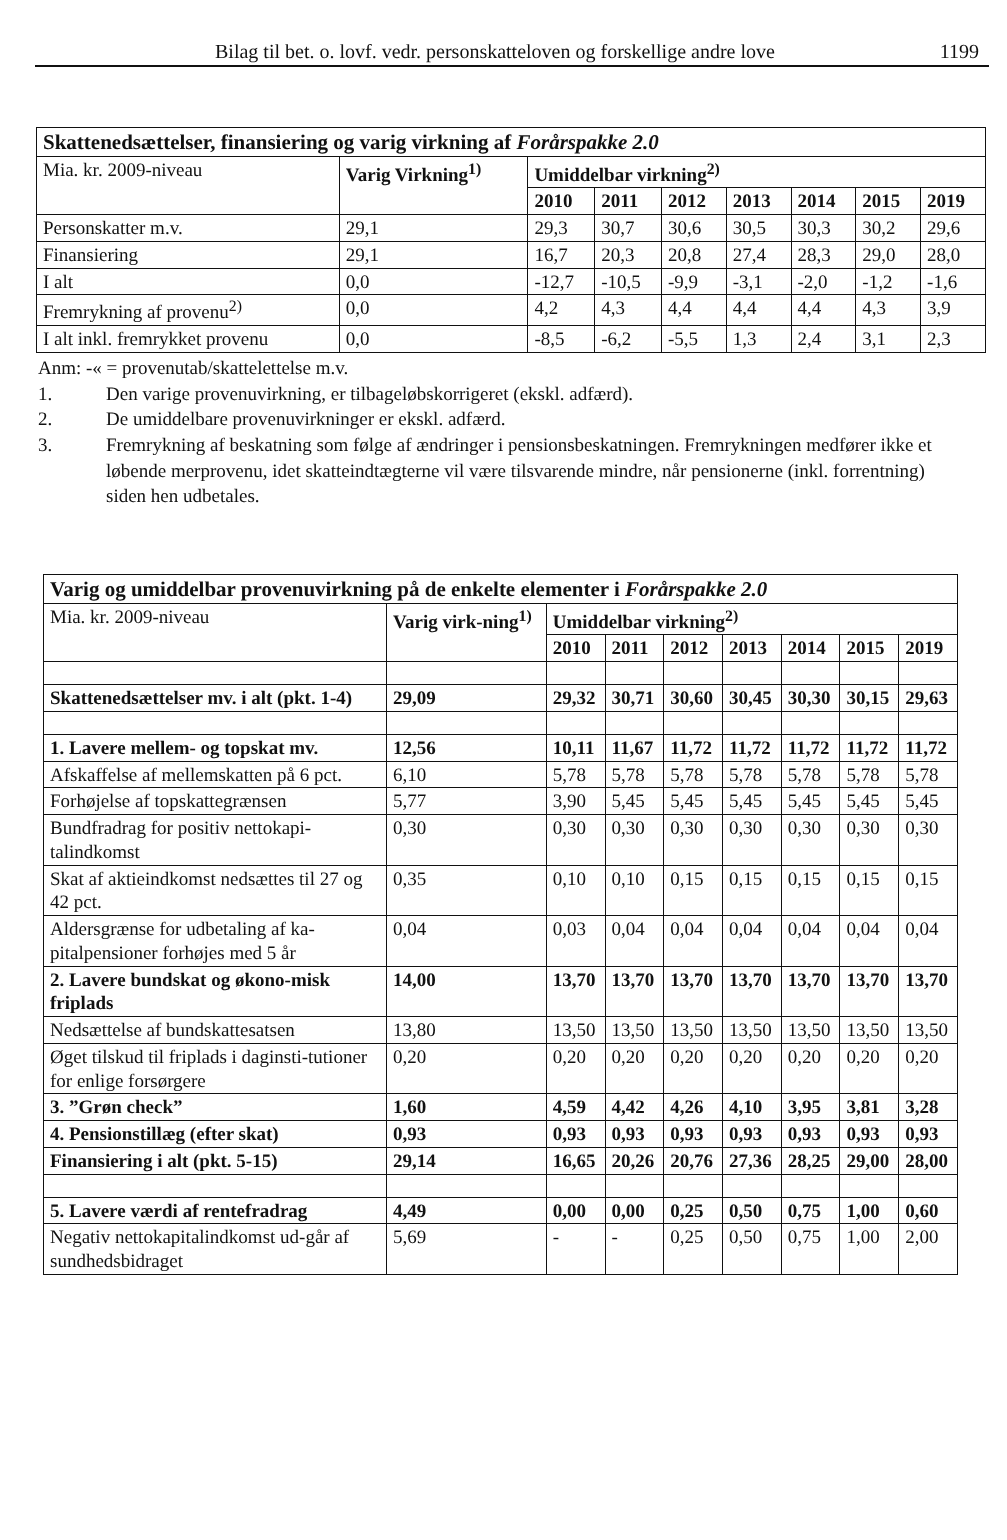Bilag til bet. o. lovf. vedr. personskatteloven og forskellige andre love 1199
| Skattenedsættelser, finansiering og varig virkning af Forårspakke 2.0 | | | | | | | | |
| --- | --- | --- | --- | --- | --- | --- | --- | --- |
| Mia. kr. 2009-niveau | Varig Virkning<sup>1)</sup> | Umiddelbar virkning<sup>2)</sup> | | | | | | |
| | | 2010 | 2011 | 2012 | 2013 | 2014 | 2015 | 2019 |
| Personskatter m.v. | 29,1 | 29,3 | 30,7 | 30,6 | 30,5 | 30,3 | 30,2 | 29,6 |
| Finansiering | 29,1 | 16,7 | 20,3 | 20,8 | 27,4 | 28,3 | 29,0 | 28,0 |
| I alt | 0,0 | -12,7 | -10,5 | -9,9 | -3,1 | -2,0 | -1,2 | -1,6 |
| Fremrykning af provenu<sup>2)</sup> | 0,0 | 4,2 | 4,3 | 4,4 | 4,4 | 4,4 | 4,3 | 3,9 |
| I alt inkl. fremrykket provenu | 0,0 | -8,5 | -6,2 | -5,5 | 1,3 | 2,4 | 3,1 | 2,3 |
Anm: -« = provenutab/skattelettelse m.v.
1. Den varige provenuvirkning, er tilbageløbskorrigeret (ekskl. adfærd).
2. De umiddelbare provenuvirkninger er ekskl. adfærd.
3. Fremrykning af beskatning som følge af ændringer i pensionsbeskatningen. Fremrykningen medfører ikke et løbende merprovenu, idet skatteindtægterne vil være tilsvarende mindre, når pensionerne (inkl. forrentning) siden hen udbetales.
| Varig og umiddelbar provenuvirkning på de enkelte elementer i Forårspakke 2.0 | | | | | | | | |
| --- | --- | --- | --- | --- | --- | --- | --- | --- |
| Mia. kr. 2009-niveau | Varig virk-ning<sup>1)</sup> | Umiddelbar virkning<sup>2)</sup> | | | | | | |
| | | 2010 | 2011 | 2012 | 2013 | 2014 | 2015 | 2019 |
| Skattenedsættelser mv. i alt (pkt. 1-4) | 29,09 | 29,32 | 30,71 | 30,60 | 30,45 | 30,30 | 30,15 | 29,63 |
| 1. Lavere mellem- og topskat mv. | 12,56 | 10,11 | 11,67 | 11,72 | 11,72 | 11,72 | 11,72 | 11,72 |
| Afskaffelse af mellemskatten på 6 pct. | 6,10 | 5,78 | 5,78 | 5,78 | 5,78 | 5,78 | 5,78 | 5,78 |
| Forhøjelse af topskattegrænsen | 5,77 | 3,90 | 5,45 | 5,45 | 5,45 | 5,45 | 5,45 | 5,45 |
| Bundfradrag for positiv nettokapi-talindkomst | 0,30 | 0,30 | 0,30 | 0,30 | 0,30 | 0,30 | 0,30 | 0,30 |
| Skat af aktieindkomst nedsættes til 27 og 42 pct. | 0,35 | 0,10 | 0,10 | 0,15 | 0,15 | 0,15 | 0,15 | 0,15 |
| Aldersgrænse for udbetaling af ka-pitalpensioner forhøjes med 5 år | 0,04 | 0,03 | 0,04 | 0,04 | 0,04 | 0,04 | 0,04 | 0,04 |
| 2. Lavere bundskat og økono-misk friplads | 14,00 | 13,70 | 13,70 | 13,70 | 13,70 | 13,70 | 13,70 | 13,70 |
| Nedsættelse af bundskattesatsen | 13,80 | 13,50 | 13,50 | 13,50 | 13,50 | 13,50 | 13,50 | 13,50 |
| Øget tilskud til friplads i daginsti-tutioner for enlige forsørgere | 0,20 | 0,20 | 0,20 | 0,20 | 0,20 | 0,20 | 0,20 | 0,20 |
| 3. ”Grøn check” | 1,60 | 4,59 | 4,42 | 4,26 | 4,10 | 3,95 | 3,81 | 3,28 |
| 4. Pensionstillæg (efter skat) | 0,93 | 0,93 | 0,93 | 0,93 | 0,93 | 0,93 | 0,93 | 0,93 |
| Finansiering i alt (pkt. 5-15) | 29,14 | 16,65 | 20,26 | 20,76 | 27,36 | 28,25 | 29,00 | 28,00 |
| 5. Lavere værdi af rentefradrag | 4,49 | 0,00 | 0,00 | 0,25 | 0,50 | 0,75 | 1,00 | 0,60 |
| Negativ nettokapitalindkomst ud-går af sundhedsbidraget | 5,69 | - | - | 0,25 | 0,50 | 0,75 | 1,00 | 2,00 |